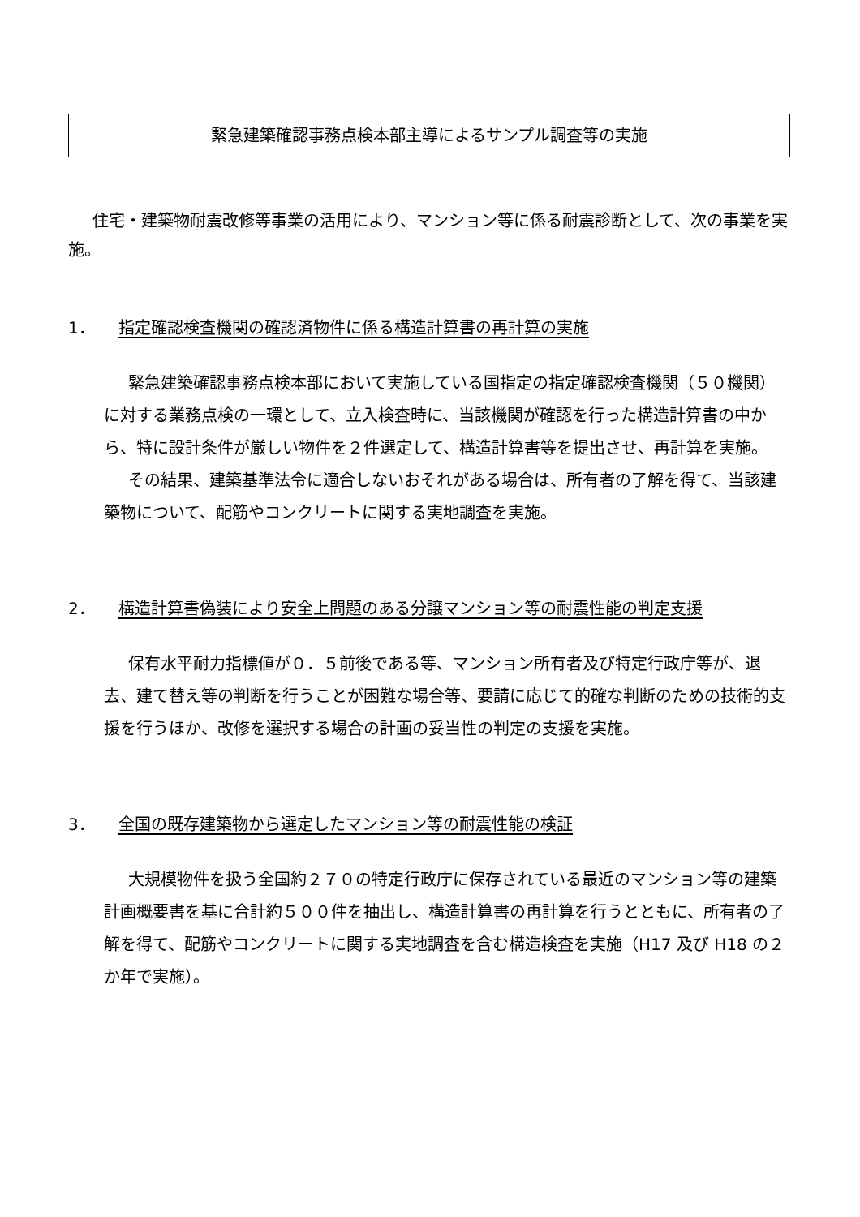緊急建築確認事務点検本部主導によるサンプル調査等の実施
住宅・建築物耐震改修等事業の活用により、マンション等に係る耐震診断として、次の事業を実施。
1． 指定確認検査機関の確認済物件に係る構造計算書の再計算の実施
緊急建築確認事務点検本部において実施している国指定の指定確認検査機関（５０機関）に対する業務点検の一環として、立入検査時に、当該機関が確認を行った構造計算書の中から、特に設計条件が厳しい物件を２件選定して、構造計算書等を提出させ、再計算を実施。
その結果、建築基準法令に適合しないおそれがある場合は、所有者の了解を得て、当該建築物について、配筋やコンクリートに関する実地調査を実施。
2． 構造計算書偽装により安全上問題のある分譲マンション等の耐震性能の判定支援
保有水平耐力指標値が０．５前後である等、マンション所有者及び特定行政庁等が、退去、建て替え等の判断を行うことが困難な場合等、要請に応じて的確な判断のための技術的支援を行うほか、改修を選択する場合の計画の妥当性の判定の支援を実施。
3． 全国の既存建築物から選定したマンション等の耐震性能の検証
大規模物件を扱う全国約２７０の特定行政庁に保存されている最近のマンション等の建築計画概要書を基に合計約５００件を抽出し、構造計算書の再計算を行うとともに、所有者の了解を得て、配筋やコンクリートに関する実地調査を含む構造検査を実施（H17 及び H18 の２か年で実施）。